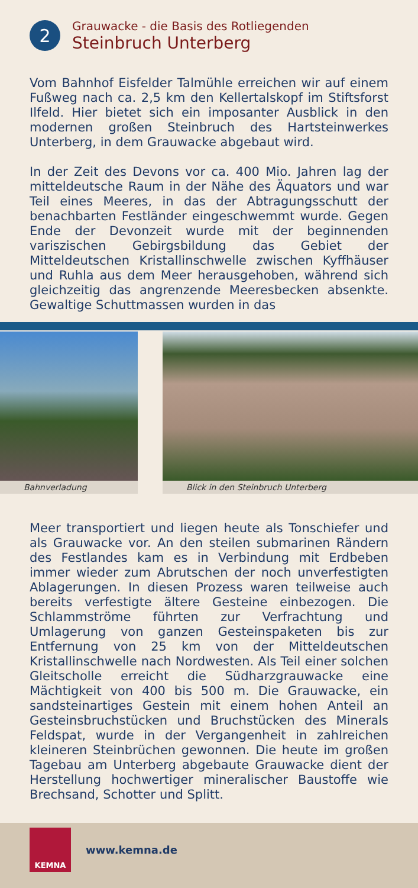2
Grauwacke - die Basis des Rotliegenden
Steinbruch Unterberg
Vom Bahnhof Eisfelder Talmühle erreichen wir auf einem Fußweg nach ca. 2,5 km den Kellertalskopf im Stiftsforst Ilfeld. Hier bietet sich ein imposanter Ausblick in den modernen großen Steinbruch des Hartsteinwerkes Unterberg, in dem Grauwacke abgebaut wird.
In der Zeit des Devons vor ca. 400 Mio. Jahren lag der mitteldeutsche Raum in der Nähe des Äquators und war Teil eines Meeres, in das der Abtragungsschutt der benachbarten Festländer eingeschwemmt wurde. Gegen Ende der Devonzeit wurde mit der beginnenden variszischen Gebirgsbildung das Gebiet der Mitteldeutschen Kristallinschwelle zwischen Kyffhäuser und Ruhla aus dem Meer herausgehoben, während sich gleichzeitig das angrenzende Meeresbecken absenkte. Gewaltige Schuttmassen wurden in das
Bahnverladung Blick in den Steinbruch Unterberg
Meer transportiert und liegen heute als Tonschiefer und als Grauwacke vor. An den steilen submarinen Rändern des Festlandes kam es in Verbindung mit Erdbeben immer wieder zum Abrutschen der noch unverfestigten Ablagerungen. In diesen Prozess waren teilweise auch bereits verfestigte ältere Gesteine einbezogen. Die Schlammströme führten zur Verfrachtung und Umlagerung von ganzen Gesteinspaketen bis zur Entfernung von 25 km von der Mitteldeutschen Kristallinschwelle nach Nordwesten. Als Teil einer solchen Gleitscholle erreicht die Südharzgrauwacke eine Mächtigkeit von 400 bis 500 m. Die Grauwacke, ein sandsteinartiges Gestein mit einem hohen Anteil an Gesteinsbruchstücken und Bruchstücken des Minerals Feldspat, wurde in der Vergangenheit in zahlreichen kleineren Steinbrüchen gewonnen. Die heute im großen Tagebau am Unterberg abgebaute Grauwacke dient der Herstellung hochwertiger mineralischer Baustoffe wie Brechsand, Schotter und Splitt.
KEMNA
www.kemna.de